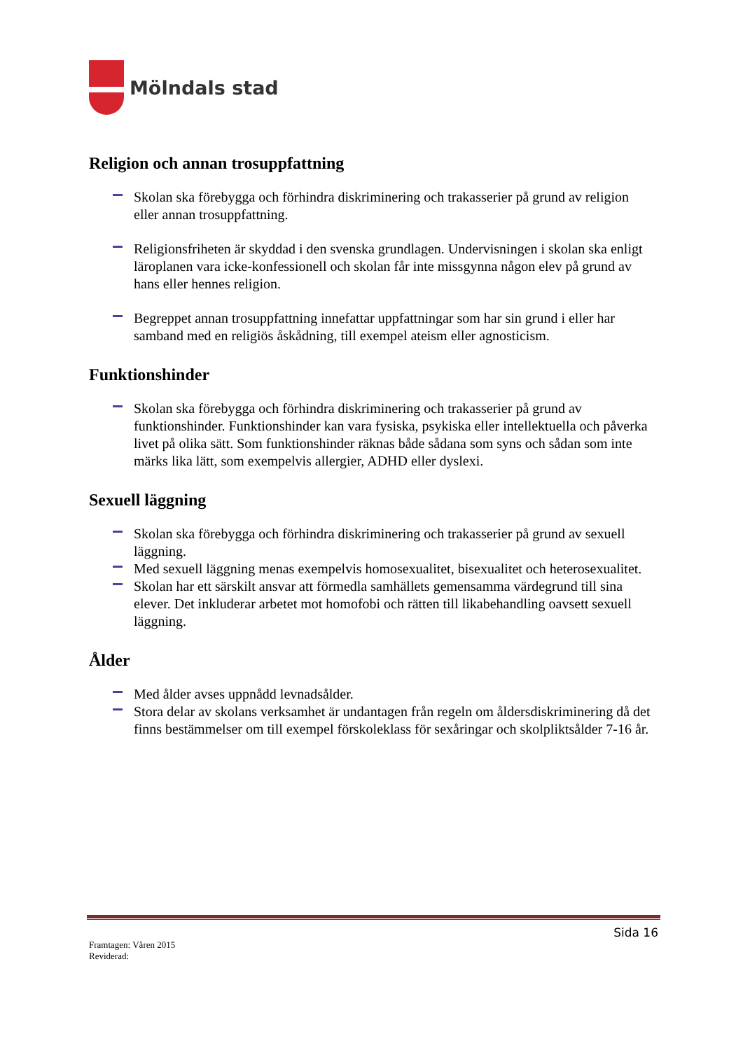Mölndals stad
Religion och annan trosuppfattning
Skolan ska förebygga och förhindra diskriminering och trakasserier på grund av religion eller annan trosuppfattning.
Religionsfriheten är skyddad i den svenska grundlagen. Undervisningen i skolan ska enligt läroplanen vara icke-konfessionell och skolan får inte missgynna någon elev på grund av hans eller hennes religion.
Begreppet annan trosuppfattning innefattar uppfattningar som har sin grund i eller har samband med en religiös åskådning, till exempel ateism eller agnosticism.
Funktionshinder
Skolan ska förebygga och förhindra diskriminering och trakasserier på grund av funktionshinder. Funktionshinder kan vara fysiska, psykiska eller intellektuella och påverka livet på olika sätt. Som funktionshinder räknas både sådana som syns och sådan som inte märks lika lätt, som exempelvis allergier, ADHD eller dyslexi.
Sexuell läggning
Skolan ska förebygga och förhindra diskriminering och trakasserier på grund av sexuell läggning.
Med sexuell läggning menas exempelvis homosexualitet, bisexualitet och heterosexualitet.
Skolan har ett särskilt ansvar att förmedla samhällets gemensamma värdegrund till sina elever. Det inkluderar arbetet mot homofobi och rätten till likabehandling oavsett sexuell läggning.
Ålder
Med ålder avses uppnådd levnadsålder.
Stora delar av skolans verksamhet är undantagen från regeln om åldersdiskriminering då det finns bestämmelser om till exempel förskoleklass för sexåringar och skolpliktsålder 7-16 år.
Sida 16
Framtagen: Våren 2015
Reviderad: